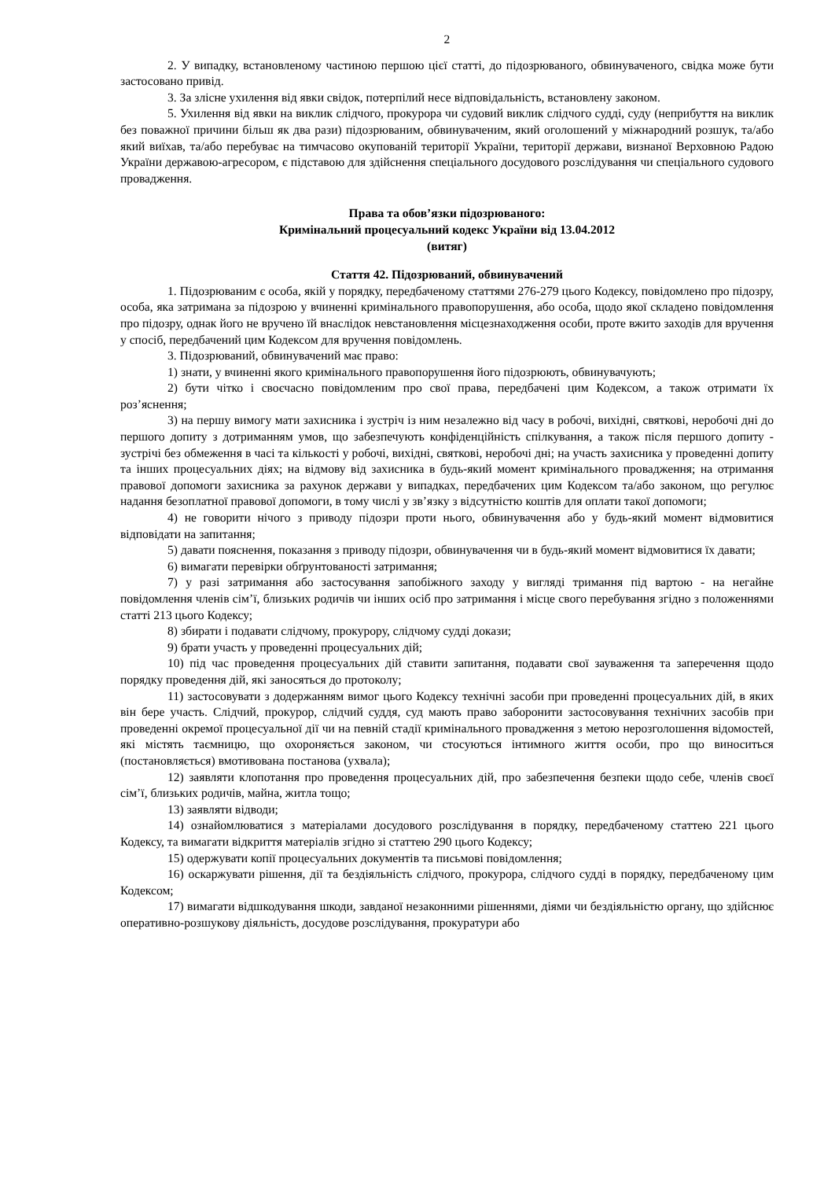2
2. У випадку, встановленому частиною першою цієї статті, до підозрюваного, обвинуваченого, свідка може бути застосовано привід.
3. За злісне ухилення від явки свідок, потерпілий несе відповідальність, встановлену законом.
5. Ухилення від явки на виклик слідчого, прокурора чи судовий виклик слідчого судді, суду (неприбуття на виклик без поважної причини більш як два рази) підозрюваним, обвинуваченим, який оголошений у міжнародний розшук, та/або який виїхав, та/або перебуває на тимчасово окупованій території України, території держави, визнаної Верховною Радою України державою-агресором, є підставою для здійснення спеціального досудового розслідування чи спеціального судового провадження.
Права та обов’язки підозрюваного:
Кримінальний процесуальний кодекс України від 13.04.2012
(витяг)
Стаття 42. Підозрюваний, обвинувачений
1. Підозрюваним є особа, якій у порядку, передбаченому статтями 276-279 цього Кодексу, повідомлено про підозру, особа, яка затримана за підозрою у вчиненні кримінального правопорушення, або особа, щодо якої складено повідомлення про підозру, однак його не вручено їй внаслідок невстановлення місцезнаходження особи, проте вжито заходів для вручення у спосіб, передбачений цим Кодексом для вручення повідомлень.
3. Підозрюваний, обвинувачений має право:
1) знати, у вчиненні якого кримінального правопорушення його підозрюють, обвинувачують;
2) бути чітко і своєчасно повідомленим про свої права, передбачені цим Кодексом, а також отримати їх роз’яснення;
3) на першу вимогу мати захисника і зустріч із ним незалежно від часу в робочі, вихідні, святкові, неробочі дні до першого допиту з дотриманням умов, що забезпечують конфіденційність спілкування, а також після першого допиту - зустрічі без обмеження в часі та кількості у робочі, вихідні, святкові, неробочі дні; на участь захисника у проведенні допиту та інших процесуальних діях; на відмову від захисника в будь-який момент кримінального провадження; на отримання правової допомоги захисника за рахунок держави у випадках, передбачених цим Кодексом та/або законом, що регулює надання безоплатної правової допомоги, в тому числі у зв’язку з відсутністю коштів для оплати такої допомоги;
4) не говорити нічого з приводу підозри проти нього, обвинувачення або у будь-який момент відмовитися відповідати на запитання;
5) давати пояснення, показання з приводу підозри, обвинувачення чи в будь-який момент відмовитися їх давати;
6) вимагати перевірки обґрунтованості затримання;
7) у разі затримання або застосування запобіжного заходу у вигляді тримання під вартою - на негайне повідомлення членів сім’ї, близьких родичів чи інших осіб про затримання і місце свого перебування згідно з положеннями статті 213 цього Кодексу;
8) збирати і подавати слідчому, прокурору, слідчому судді докази;
9) брати участь у проведенні процесуальних дій;
10) під час проведення процесуальних дій ставити запитання, подавати свої зауваження та заперечення щодо порядку проведення дій, які заносяться до протоколу;
11) застосовувати з додержанням вимог цього Кодексу технічні засоби при проведенні процесуальних дій, в яких він бере участь. Слідчий, прокурор, слідчий суддя, суд мають право заборонити застосовування технічних засобів при проведенні окремої процесуальної дії чи на певній стадії кримінального провадження з метою нерозголошення відомостей, які містять таємницю, що охороняється законом, чи стосуються інтимного життя особи, про що виноситься (постановляється) вмотивована постанова (ухвала);
12) заявляти клопотання про проведення процесуальних дій, про забезпечення безпеки щодо себе, членів своєї сім’ї, близьких родичів, майна, житла тощо;
13) заявляти відводи;
14) ознайомлюватися з матеріалами досудового розслідування в порядку, передбаченому статтею 221 цього Кодексу, та вимагати відкриття матеріалів згідно зі статтею 290 цього Кодексу;
15) одержувати копії процесуальних документів та письмові повідомлення;
16) оскаржувати рішення, дії та бездіяльність слідчого, прокурора, слідчого судді в порядку, передбаченому цим Кодексом;
17) вимагати відшкодування шкоди, завданої незаконними рішеннями, діями чи бездіяльністю органу, що здійснює оперативно-розшукову діяльність, досудове розслідування, прокуратури або